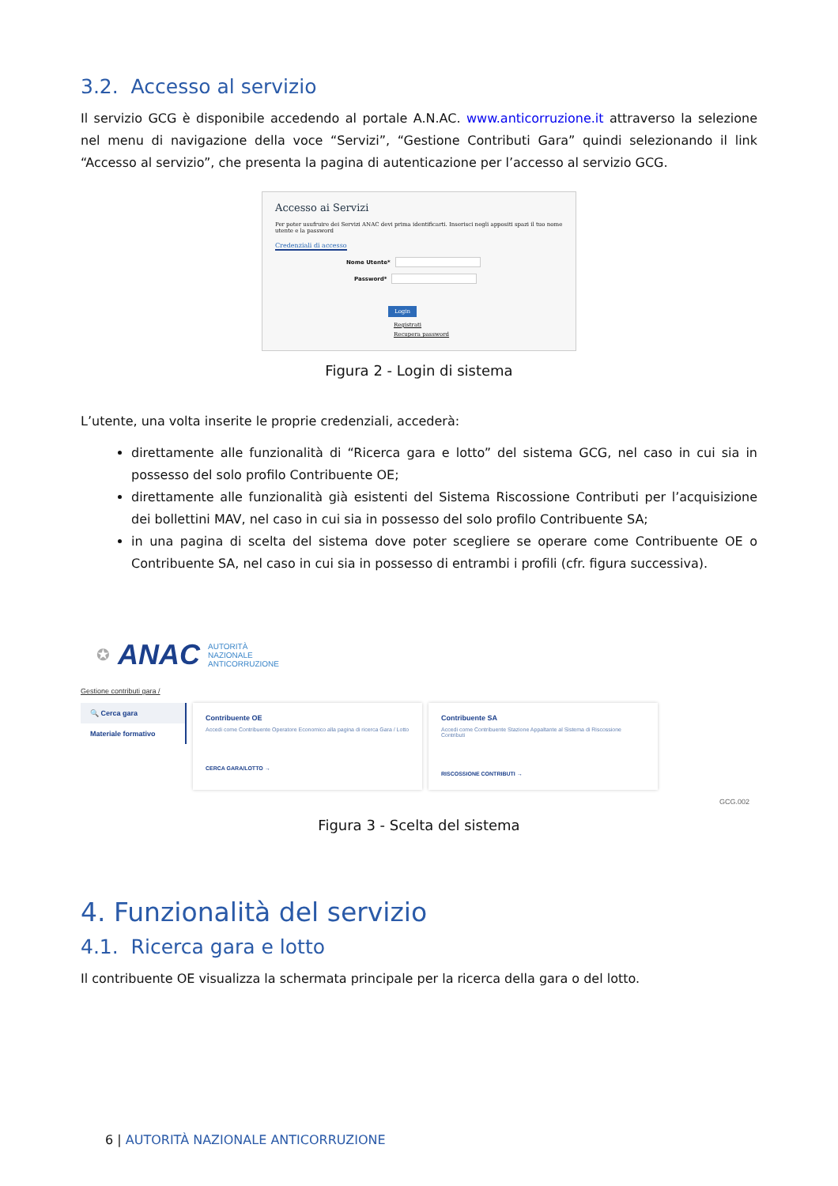3.2. Accesso al servizio
Il servizio GCG è disponibile accedendo al portale A.N.AC. www.anticorruzione.it attraverso la selezione nel menu di navigazione della voce “Servizi”, “Gestione Contributi Gara” quindi selezionando il link “Accesso al servizio”, che presenta la pagina di autenticazione per l’accesso al servizio GCG.
Accesso ai Servizi
Per poter usufruire dei Servizi ANAC devi prima identificarti. Inserisci negli appositi spazi il tuo nome utente e la password
Credenziali di accesso
Nome Utente*
Password*
Login
Registrati
Recupera password
Figura 2 - Login di sistema
L’utente, una volta inserite le proprie credenziali, accederà:
direttamente alle funzionalità di “Ricerca gara e lotto” del sistema GCG, nel caso in cui sia in possesso del solo profilo Contribuente OE;
direttamente alle funzionalità già esistenti del Sistema Riscossione Contributi per l’acquisizione dei bollettini MAV, nel caso in cui sia in possesso del solo profilo Contribuente SA;
in una pagina di scelta del sistema dove poter scegliere se operare come Contribuente OE o Contribuente SA, nel caso in cui sia in possesso di entrambi i profili (cfr. figura successiva).
✪ ANAC AUTORITÀ
NAZIONALE
ANTICORRUZIONE
Gestione contributi gara /
🔍 Cerca gara
Materiale formativo
Contribuente OE
Accedi come Contribuente Operatore Economico alla pagina di ricerca Gara / Lotto
CERCA GARA/LOTTO →
Contribuente SA
Accedi come Contribuente Stazione Appaltante al Sistema di Riscossione Contributi
RISCOSSIONE CONTRIBUTI →
GCG.002
Figura 3 - Scelta del sistema
4. Funzionalità del servizio
4.1. Ricerca gara e lotto
Il contribuente OE visualizza la schermata principale per la ricerca della gara o del lotto.
6 | AUTORITÀ NAZIONALE ANTICORRUZIONE